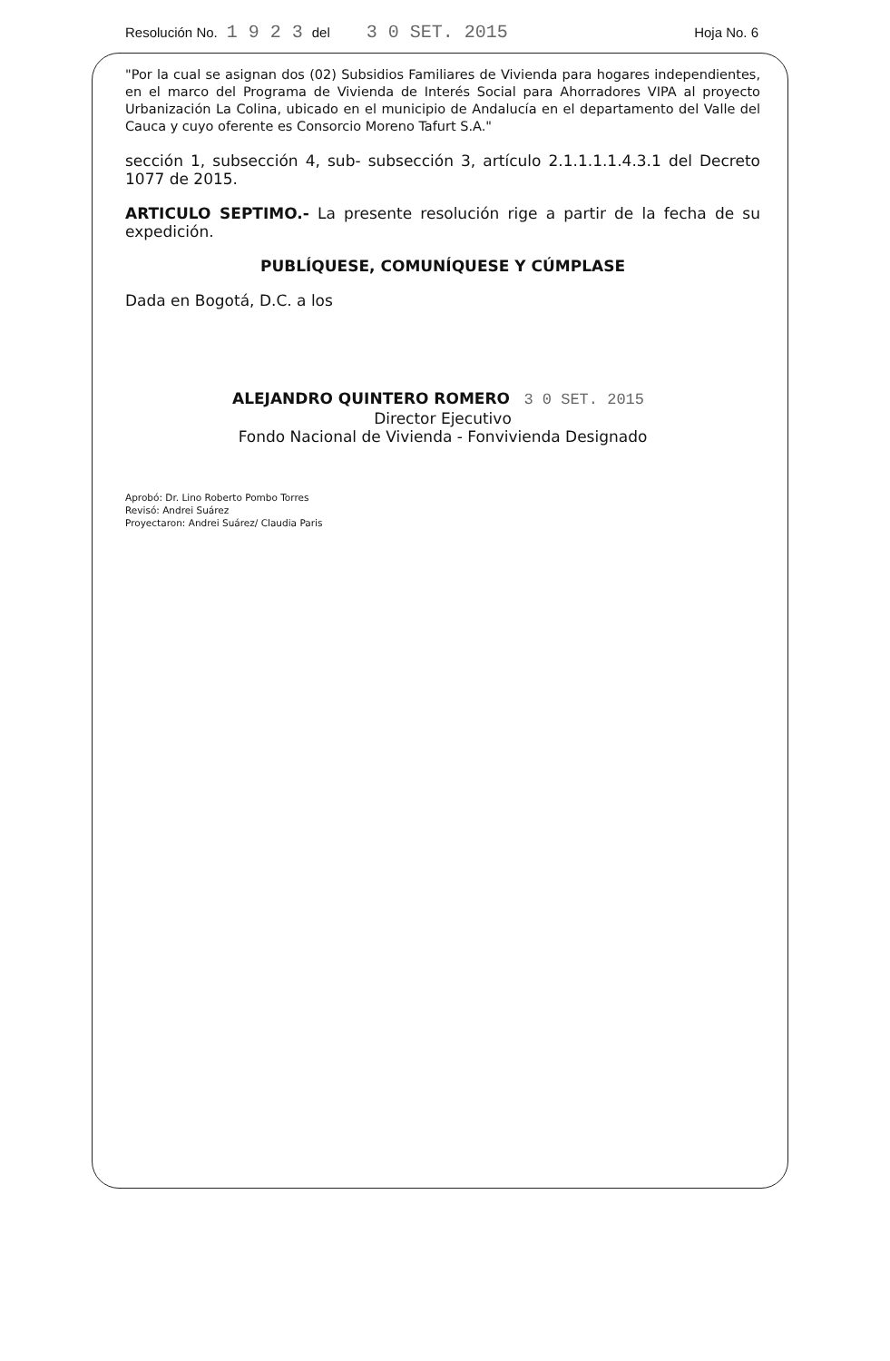Resolución No. 1 9 2 3 del 3 0 SET. 2015 Hoja No. 6
"Por la cual se asignan dos (02) Subsidios Familiares de Vivienda para hogares independientes, en el marco del Programa de Vivienda de Interés Social para Ahorradores VIPA al proyecto Urbanización La Colina, ubicado en el municipio de Andalucía en el departamento del Valle del Cauca y cuyo oferente es Consorcio Moreno Tafurt S.A."
sección 1, subsección 4, sub- subsección 3, artículo 2.1.1.1.1.4.3.1 del Decreto 1077 de 2015.
ARTICULO SEPTIMO.- La presente resolución rige a partir de la fecha de su expedición.
PUBLÍQUESE, COMUNÍQUESE Y CÚMPLASE
Dada en Bogotá, D.C. a los
ALEJANDRO QUINTERO ROMERO 3 0 SET. 2015
Director Ejecutivo
Fondo Nacional de Vivienda - Fonvivienda Designado
Aprobó: Dr. Lino Roberto Pombo Torres
Revisó: Andrei Suárez
Proyectaron: Andrei Suárez/ Claudia Paris